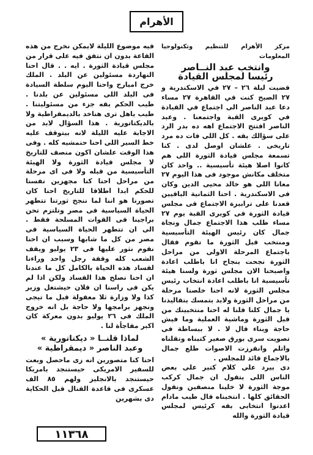الأهرام
مركز الأهرام للتنظيم وتكنولوجيا المعلومات
وانتخب عبد النــاصر
رئيسا لمجلس القيادة
قضيت ليلة ٢٦ – ٢٧ في الاسكندرية و ٢٧ الصبح كنت في القاهرة ٢٧ مساء دعا عبد الناصر الى اجتماع في القيادة في كوبرى القبة واجتمعنا . وعبد الناصر افتتح الاجتماع اهه ده بدر الرد على سؤالك بقه . كل اللى فات ده مرد تاريخى . علشان اوصل لدى . كنا تسمعة مجلس قيادة الثورة اللى هم كانوا اصلا هيئة تأسيسية .. واحد كان متخلف مكانش موجود فى هذا اليوم ٢٧ معانا اللى هو خالد محيى الدين وكان فى الاسكندرية . احنا الثمانية الباقيين قعدنا على ترابيزة الاجتماع فى مجلس قيادة الثورة فى كوبرى القبة يوم ٢٧ مساء طلب هذا الاجتماع جمال ونجاة جمال كان رئيس الهيئة التأسيسية ومنتخب قبل الثورة ما تقوم فقال باجتماع المرحلة الاولى من مراحل الثورة نجحت بنجاح انا باطلب اعادة واصبحنا الان مجلس ثورة ولسنا هيئة تأسيسية انا باطلب اعادة انتخاب رئيس مجلس الثورة لانه احنا خلصنا مرحلة من مراحل الثورة ولابد بتمسك بتقاليدنا يا جمال كلنا قلنا له احنا منتخبينك من قبل الثورة وماشية العملية وما فيش حاجة وبناء قال لا . لا ببساطة فى تصويت سرى بورق صغير كتبناه وتقلناه واتلم وانفرزت الاصوات طلع جمال بالاجماع قائد للمجلس .
دى بيرد على كلام كتير على بعض الناس اللى بتقول ان جمال كركب موجة الثورة لا خلينا منصفين ونقول الحقائق كلها . انتخبناه قال طيب مادام اعدنوا انتخابى بقه كرئيس لمجلس قيادة الثورة والله
فيه موضوع الليلة لايمكن نخرج من هذه القاعة بدون ان نتفق فيه على قرار من مجلس قيادة الثورة . ايه . . قال احنا النهاردة مسئولين عن البلد . الملك خرج امبارح واحنا اليوم سلطة السيادة فى البلد اللى مسئولين عن بلدنا . طيب الحكم بقه جزء من مسئوليتنا . طيب ياهل ترى هناخد بالديمقراطية ولا بالديكتاتورية . هذا السؤال لابد من الاجابة عليه الليلة لانه بيتوقف عليه خط السير اللى احنا حنمشيه كله . وفى هذا الوقت علشان اكون منصف للتاريخ لا مجلس قيادة الثورة ولا الهيئة التأسيسية من قبله ولا فى اى مرحلة من مراحل احنا كنا مجهزين نفسنا للحكم ابدا اطلاقا للتاريخ احنا كان تصورنا هو اننا لما ننجح ثورتنا تتطهر الحياة السياسية فى مصر وتلتزم تحن براجينا فى القوات المسلحة فقط . الى ان تتطهر الحياة السياسية فى مصر من كل ما شابها وسبب ان احنا نقوم نثور عليها فى ٢٣ يوليو ويقف الشعب كله وقفة رجل واحد وراءنا لفساد هذه الحياة بالكامل كل ما عندنا ان احنا نصلح هذا الفساد ولكن اذا لم يكن فى راسنا ان فلان حيشتغل وزير كذا ولا وزارة ثلا معقولة قبل ما تيجى ونجهز برامجها ولا حاجة بل انه خروج الملك فى ٢٦ يوليو بدون معركة كان اكبر مفاجأة لنا .
لماذا قلنــا « ديكتاتورية »
وعبد الناصر « ديمقراطية »
احنا كنا متصورين انه زى ماحصل وبعت للسفير الامريكى حيستنجد بامريكا حيستنجد بالانجليز ولهم ٨٥ الف عسكرى فى قاعدة القنال قبل الحكاية دى بشهرين
١١٣٦٨